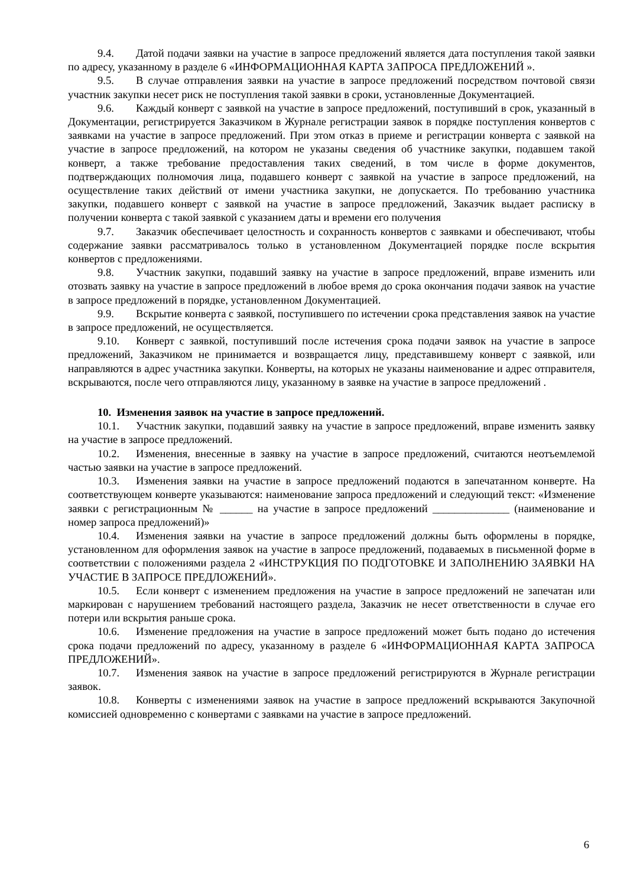9.4. Датой подачи заявки на участие в запросе предложений является дата поступления такой заявки по адресу, указанному в разделе 6 «ИНФОРМАЦИОННАЯ КАРТА ЗАПРОСА ПРЕДЛОЖЕНИЙ ».
9.5. В случае отправления заявки на участие в запросе предложений посредством почтовой связи участник закупки несет риск не поступления такой заявки в сроки, установленные Документацией.
9.6. Каждый конверт с заявкой на участие в запросе предложений, поступивший в срок, указанный в Документации, регистрируется Заказчиком в Журнале регистрации заявок в порядке поступления конвертов с заявками на участие в запросе предложений. При этом отказ в приеме и регистрации конверта с заявкой на участие в запросе предложений, на котором не указаны сведения об участнике закупки, подавшем такой конверт, а также требование предоставления таких сведений, в том числе в форме документов, подтверждающих полномочия лица, подавшего конверт с заявкой на участие в запросе предложений, на осуществление таких действий от имени участника закупки, не допускается. По требованию участника закупки, подавшего конверт с заявкой на участие в запросе предложений, Заказчик выдает расписку в получении конверта с такой заявкой с указанием даты и времени его получения
9.7. Заказчик обеспечивает целостность и сохранность конвертов с заявками и обеспечивают, чтобы содержание заявки рассматривалось только в установленном Документацией порядке после вскрытия конвертов с предложениями.
9.8. Участник закупки, подавший заявку на участие в запросе предложений, вправе изменить или отозвать заявку на участие в запросе предложений в любое время до срока окончания подачи заявок на участие в запросе предложений в порядке, установленном Документацией.
9.9. Вскрытие конверта с заявкой, поступившего по истечении срока представления заявок на участие в запросе предложений, не осуществляется.
9.10. Конверт с заявкой, поступивший после истечения срока подачи заявок на участие в запросе предложений, Заказчиком не принимается и возвращается лицу, представившему конверт с заявкой, или направляются в адрес участника закупки. Конверты, на которых не указаны наименование и адрес отправителя, вскрываются, после чего отправляются лицу, указанному в заявке на участие в запросе предложений .
10. Изменения заявок на участие в запросе предложений.
10.1. Участник закупки, подавший заявку на участие в запросе предложений, вправе изменить заявку на участие в запросе предложений.
10.2. Изменения, внесенные в заявку на участие в запросе предложений, считаются неотъемлемой частью заявки на участие в запросе предложений.
10.3. Изменения заявки на участие в запросе предложений подаются в запечатанном конверте. На соответствующем конверте указываются: наименование запроса предложений и следующий текст: «Изменение заявки с регистрационным № ______ на участие в запросе предложений ______________ (наименование и номер запроса предложений)»
10.4. Изменения заявки на участие в запросе предложений должны быть оформлены в порядке, установленном для оформления заявок на участие в запросе предложений, подаваемых в письменной форме в соответствии с положениями раздела 2 «ИНСТРУКЦИЯ ПО ПОДГОТОВКЕ И ЗАПОЛНЕНИЮ ЗАЯВКИ НА УЧАСТИЕ В ЗАПРОСЕ ПРЕДЛОЖЕНИЙ».
10.5. Если конверт с изменением предложения на участие в запросе предложений не запечатан или маркирован с нарушением требований настоящего раздела, Заказчик не несет ответственности в случае его потери или вскрытия раньше срока.
10.6. Изменение предложения на участие в запросе предложений может быть подано до истечения срока подачи предложений по адресу, указанному в разделе 6 «ИНФОРМАЦИОННАЯ КАРТА ЗАПРОСА ПРЕДЛОЖЕНИЙ».
10.7. Изменения заявок на участие в запросе предложений регистрируются в Журнале регистрации заявок.
10.8. Конверты с изменениями заявок на участие в запросе предложений вскрываются Закупочной комиссией одновременно с конвертами с заявками на участие в запросе предложений.
6